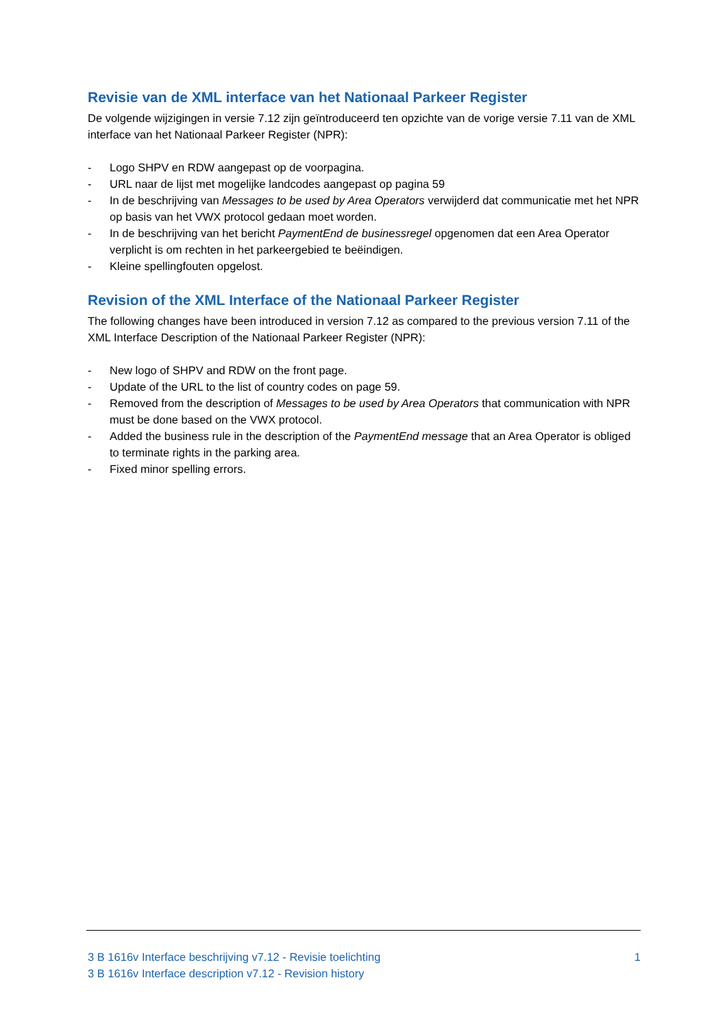Revisie van de XML interface van het Nationaal Parkeer Register
De volgende wijzigingen in versie 7.12 zijn geïntroduceerd ten opzichte van de vorige versie 7.11 van de XML interface van het Nationaal Parkeer Register (NPR):
- Logo SHPV en RDW aangepast op de voorpagina.
- URL naar de lijst met mogelijke landcodes aangepast op pagina 59
- In de beschrijving van Messages to be used by Area Operators verwijderd dat communicatie met het NPR op basis van het VWX protocol gedaan moet worden.
- In de beschrijving van het bericht PaymentEnd de businessregel opgenomen dat een Area Operator verplicht is om rechten in het parkeergebied te beëindigen.
- Kleine spellingfouten opgelost.
Revision of the XML Interface of the Nationaal Parkeer Register
The following changes have been introduced in version 7.12 as compared to the previous version 7.11 of the XML Interface Description of the Nationaal Parkeer Register (NPR):
- New logo of SHPV and RDW on the front page.
- Update of the URL to the list of country codes on page 59.
- Removed from the description of Messages to be used by Area Operators that communication with NPR must be done based on the VWX protocol.
- Added the business rule in the description of the PaymentEnd message that an Area Operator is obliged to terminate rights in the parking area.
- Fixed minor spelling errors.
3 B 1616v Interface beschrijving v7.12 - Revisie toelichting 1
3 B 1616v Interface description v7.12 - Revision history